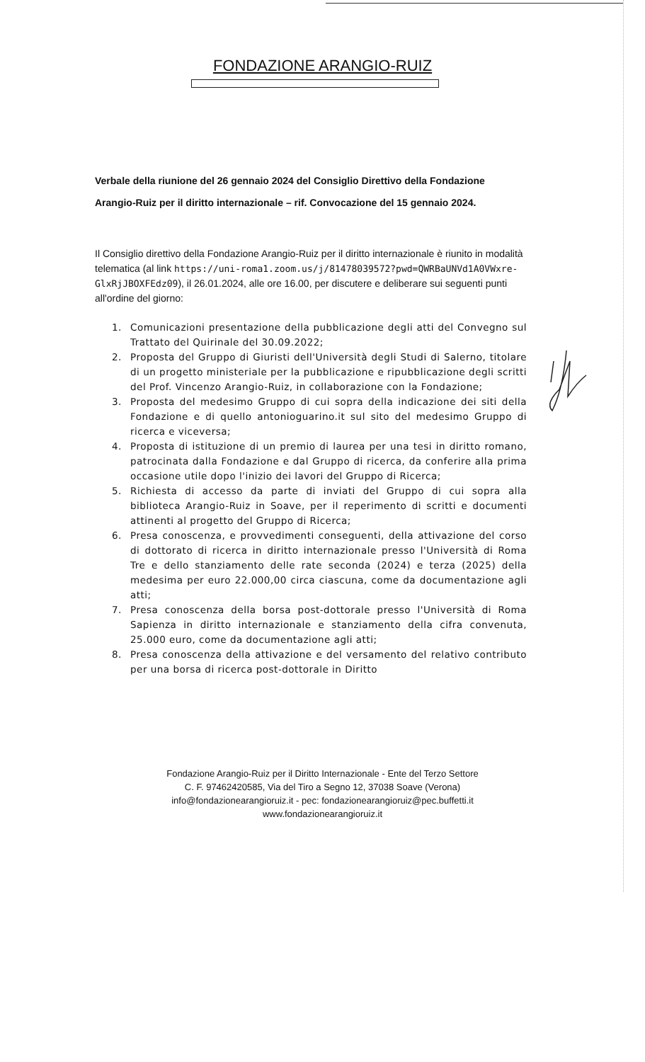FONDAZIONE ARANGIO-RUIZ
Verbale della riunione del 26 gennaio 2024 del Consiglio Direttivo della Fondazione Arangio-Ruiz per il diritto internazionale – rif. Convocazione del 15 gennaio 2024.
Il Consiglio direttivo della Fondazione Arangio-Ruiz per il diritto internazionale è riunito in modalità telematica (al link https://uni-roma1.zoom.us/j/81478039572?pwd=QWRBaUNVd1A0VWxre-GlxRjJBOXFEdz09), il 26.01.2024, alle ore 16.00, per discutere e deliberare sui seguenti punti all'ordine del giorno:
1. Comunicazioni presentazione della pubblicazione degli atti del Convegno sul Trattato del Quirinale del 30.09.2022;
2. Proposta del Gruppo di Giuristi dell'Università degli Studi di Salerno, titolare di un progetto ministeriale per la pubblicazione e ripubblicazione degli scritti del Prof. Vincenzo Arangio-Ruiz, in collaborazione con la Fondazione;
3. Proposta del medesimo Gruppo di cui sopra della indicazione dei siti della Fondazione e di quello antonioguarino.it sul sito del medesimo Gruppo di ricerca e viceversa;
4. Proposta di istituzione di un premio di laurea per una tesi in diritto romano, patrocinata dalla Fondazione e dal Gruppo di ricerca, da conferire alla prima occasione utile dopo l'inizio dei lavori del Gruppo di Ricerca;
5. Richiesta di accesso da parte di inviati del Gruppo di cui sopra alla biblioteca Arangio-Ruiz in Soave, per il reperimento di scritti e documenti attinenti al progetto del Gruppo di Ricerca;
6. Presa conoscenza, e provvedimenti conseguenti, della attivazione del corso di dottorato di ricerca in diritto internazionale presso l'Università di Roma Tre e dello stanziamento delle rate seconda (2024) e terza (2025) della medesima per euro 22.000,00 circa ciascuna, come da documentazione agli atti;
7. Presa conoscenza della borsa post-dottorale presso l'Università di Roma Sapienza in diritto internazionale e stanziamento della cifra convenuta, 25.000 euro, come da documentazione agli atti;
8. Presa conoscenza della attivazione e del versamento del relativo contributo per una borsa di ricerca post-dottorale in Diritto
Fondazione Arangio-Ruiz per il Diritto Internazionale - Ente del Terzo Settore
C. F. 97462420585, Via del Tiro a Segno 12, 37038 Soave (Verona)
info@fondazionearangioruiz.it - pec: fondazionearangioruiz@pec.buffetti.it
www.fondazionearangioruiz.it